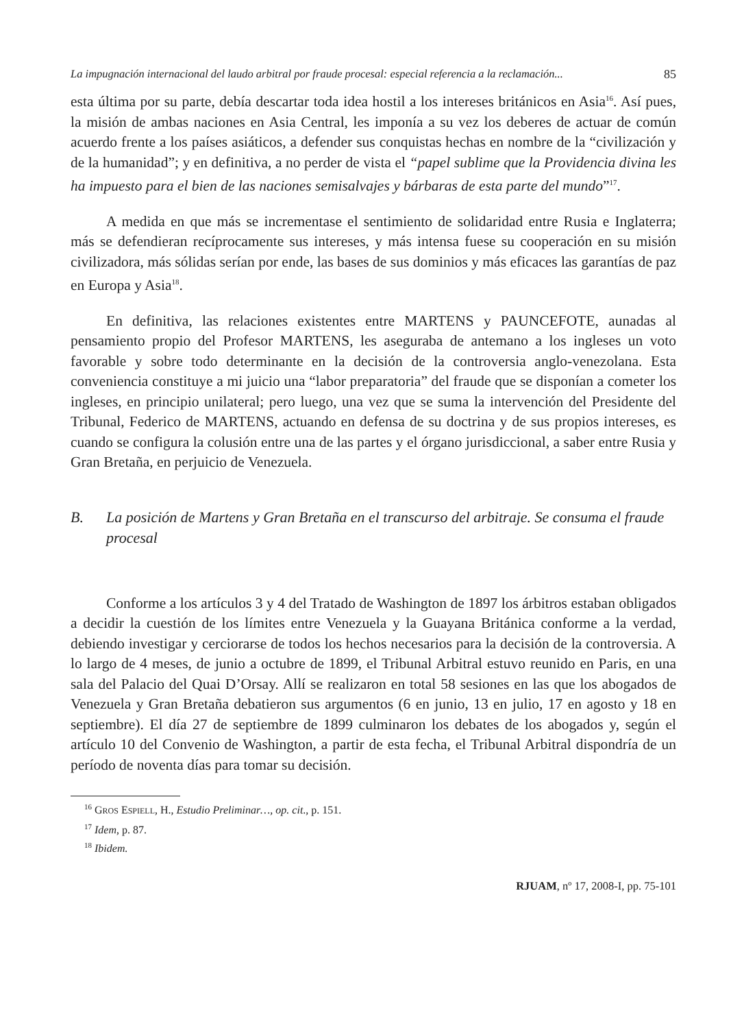La impugnación internacional del laudo arbitral por fraude procesal: especial referencia a la reclamación... 85
esta última por su parte, debía descartar toda idea hostil a los intereses británicos en Asia<sup>16</sup>. Así pues, la misión de ambas naciones en Asia Central, les imponía a su vez los deberes de actuar de común acuerdo frente a los países asiáticos, a defender sus conquistas hechas en nombre de la “civilización y de la humanidad”; y en definitiva, a no perder de vista el “papel sublime que la Providencia divina les ha impuesto para el bien de las naciones semisalvajes y bárbaras de esta parte del mundo”<sup>17</sup>.
A medida en que más se incrementase el sentimiento de solidaridad entre Rusia e Inglaterra; más se defendieran recíprocamente sus intereses, y más intensa fuese su cooperación en su misión civilizadora, más sólidas serían por ende, las bases de sus dominios y más eficaces las garantías de paz en Europa y Asia<sup>18</sup>.
En definitiva, las relaciones existentes entre MARTENS y PAUNCEFOTE, aunadas al pensamiento propio del Profesor MARTENS, les aseguraba de antemano a los ingleses un voto favorable y sobre todo determinante en la decisión de la controversia anglo-venezolana. Esta conveniencia constituye a mi juicio una “labor preparatoria” del fraude que se disponían a cometer los ingleses, en principio unilateral; pero luego, una vez que se suma la intervención del Presidente del Tribunal, Federico de MARTENS, actuando en defensa de su doctrina y de sus propios intereses, es cuando se configura la colusión entre una de las partes y el órgano jurisdiccional, a saber entre Rusia y Gran Bretaña, en perjuicio de Venezuela.
B. La posición de Martens y Gran Bretaña en el transcurso del arbitraje. Se consuma el fraude procesal
Conforme a los artículos 3 y 4 del Tratado de Washington de 1897 los árbitros estaban obligados a decidir la cuestión de los límites entre Venezuela y la Guayana Británica conforme a la verdad, debiendo investigar y cerciorarse de todos los hechos necesarios para la decisión de la controversia. A lo largo de 4 meses, de junio a octubre de 1899, el Tribunal Arbitral estuvo reunido en Paris, en una sala del Palacio del Quai D’Orsay. Allí se realizaron en total 58 sesiones en las que los abogados de Venezuela y Gran Bretaña debatieron sus argumentos (6 en junio, 13 en julio, 17 en agosto y 18 en septiembre). El día 27 de septiembre de 1899 culminaron los debates de los abogados y, según el artículo 10 del Convenio de Washington, a partir de esta fecha, el Tribunal Arbitral dispondría de un período de noventa días para tomar su decisión.
<sup>16</sup> GROS ESPIELL, H., Estudio Preliminar…, op. cit., p. 151.
<sup>17</sup> Idem, p. 87.
<sup>18</sup> Ibidem.
RJUAM, nº 17, 2008-I, pp. 75-101